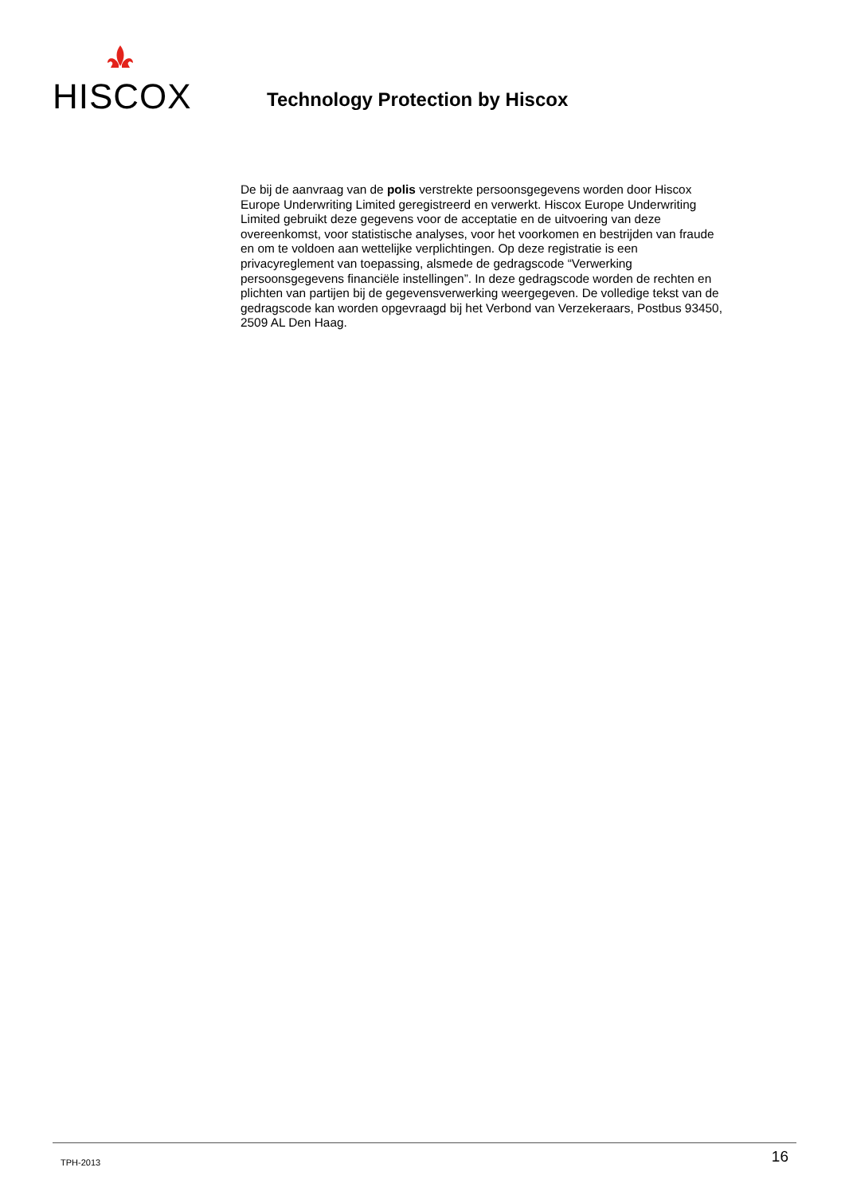HISCOX
Technology Protection by Hiscox
De bij de aanvraag van de polis verstrekte persoonsgegevens worden door Hiscox Europe Underwriting Limited geregistreerd en verwerkt. Hiscox Europe Underwriting Limited gebruikt deze gegevens voor de acceptatie en de uitvoering van deze overeenkomst, voor statistische analyses, voor het voorkomen en bestrijden van fraude en om te voldoen aan wettelijke verplichtingen. Op deze registratie is een privacyreglement van toepassing, alsmede de gedragscode “Verwerking persoonsgegevens financiële instellingen”. In deze gedragscode worden de rechten en plichten van partijen bij de gegevensverwerking weergegeven. De volledige tekst van de gedragscode kan worden opgevraagd bij het Verbond van Verzekeraars, Postbus 93450, 2509 AL Den Haag.
TPH-2013 16